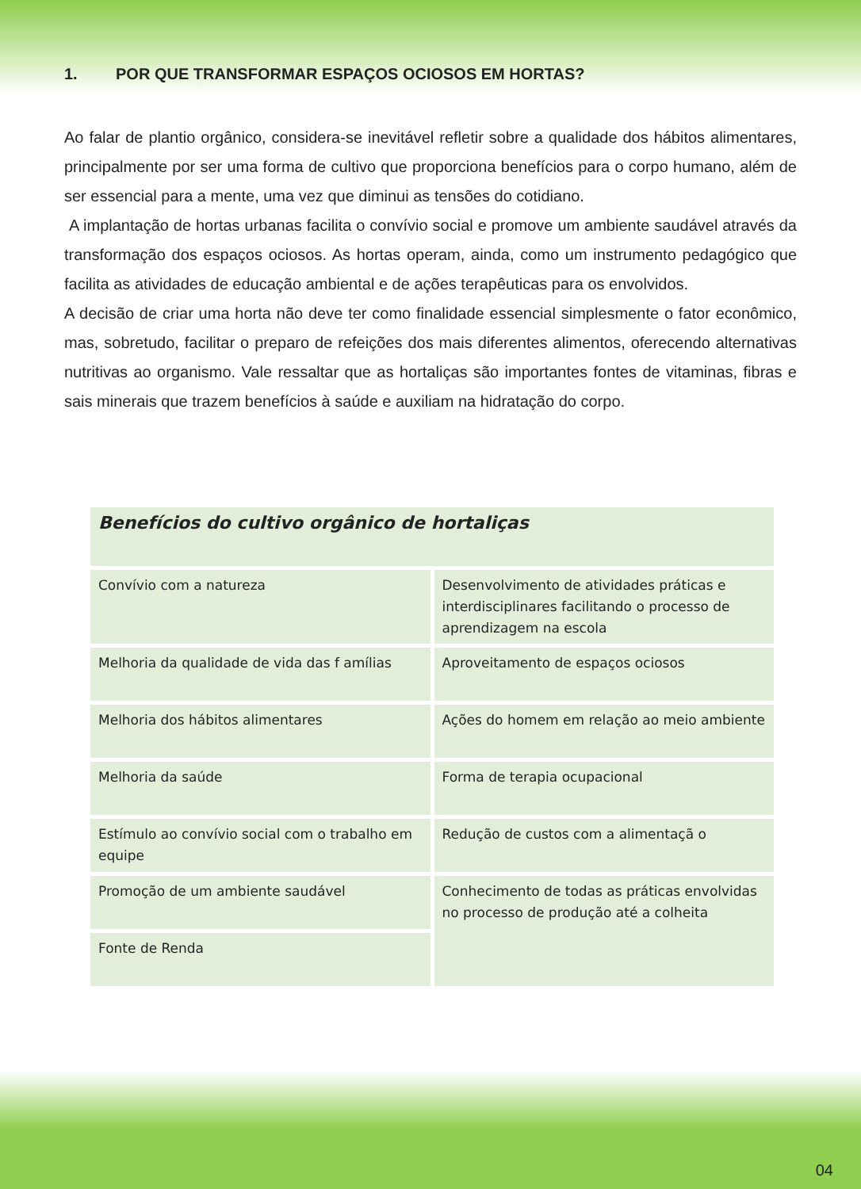1. POR QUE TRANSFORMAR ESPAÇOS OCIOSOS EM HORTAS?
Ao falar de plantio orgânico, considera-se inevitável refletir sobre a qualidade dos hábitos alimentares, principalmente por ser uma forma de cultivo que proporciona benefícios para o corpo humano, além de ser essencial para a mente, uma vez que diminui as tensões do cotidiano.
A implantação de hortas urbanas facilita o convívio social e promove um ambiente saudável através da transformação dos espaços ociosos. As hortas operam, ainda, como um instrumento pedagógico que facilita as atividades de educação ambiental e de ações terapêuticas para os envolvidos.
A decisão de criar uma horta não deve ter como finalidade essencial simplesmente o fator econômico, mas, sobretudo, facilitar o preparo de refeições dos mais diferentes alimentos, oferecendo alternativas nutritivas ao organismo. Vale ressaltar que as hortaliças são importantes fontes de vitaminas, fibras e sais minerais que trazem benefícios à saúde e auxiliam na hidratação do corpo.
| Benefícios do cultivo orgânico de hortaliças | |
| --- | --- |
| Convívio com a natureza | Desenvolvimento de atividades práticas e interdisciplinares facilitando o processo de aprendizagem na escola |
| Melhoria da qualidade de vida das f amílias | Aproveitamento de espaços ociosos |
| Melhoria dos hábitos alimentares | Ações do homem em relação ao meio ambiente |
| Melhoria da saúde | Forma de terapia ocupacional |
| Estímulo ao convívio social com o trabalho em equipe | Redução de custos com a alimentaçã o |
| Promoção de um ambiente saudável | Conhecimento de todas as práticas envolvidas no processo de produção até a colheita |
| Fonte de Renda | |
04